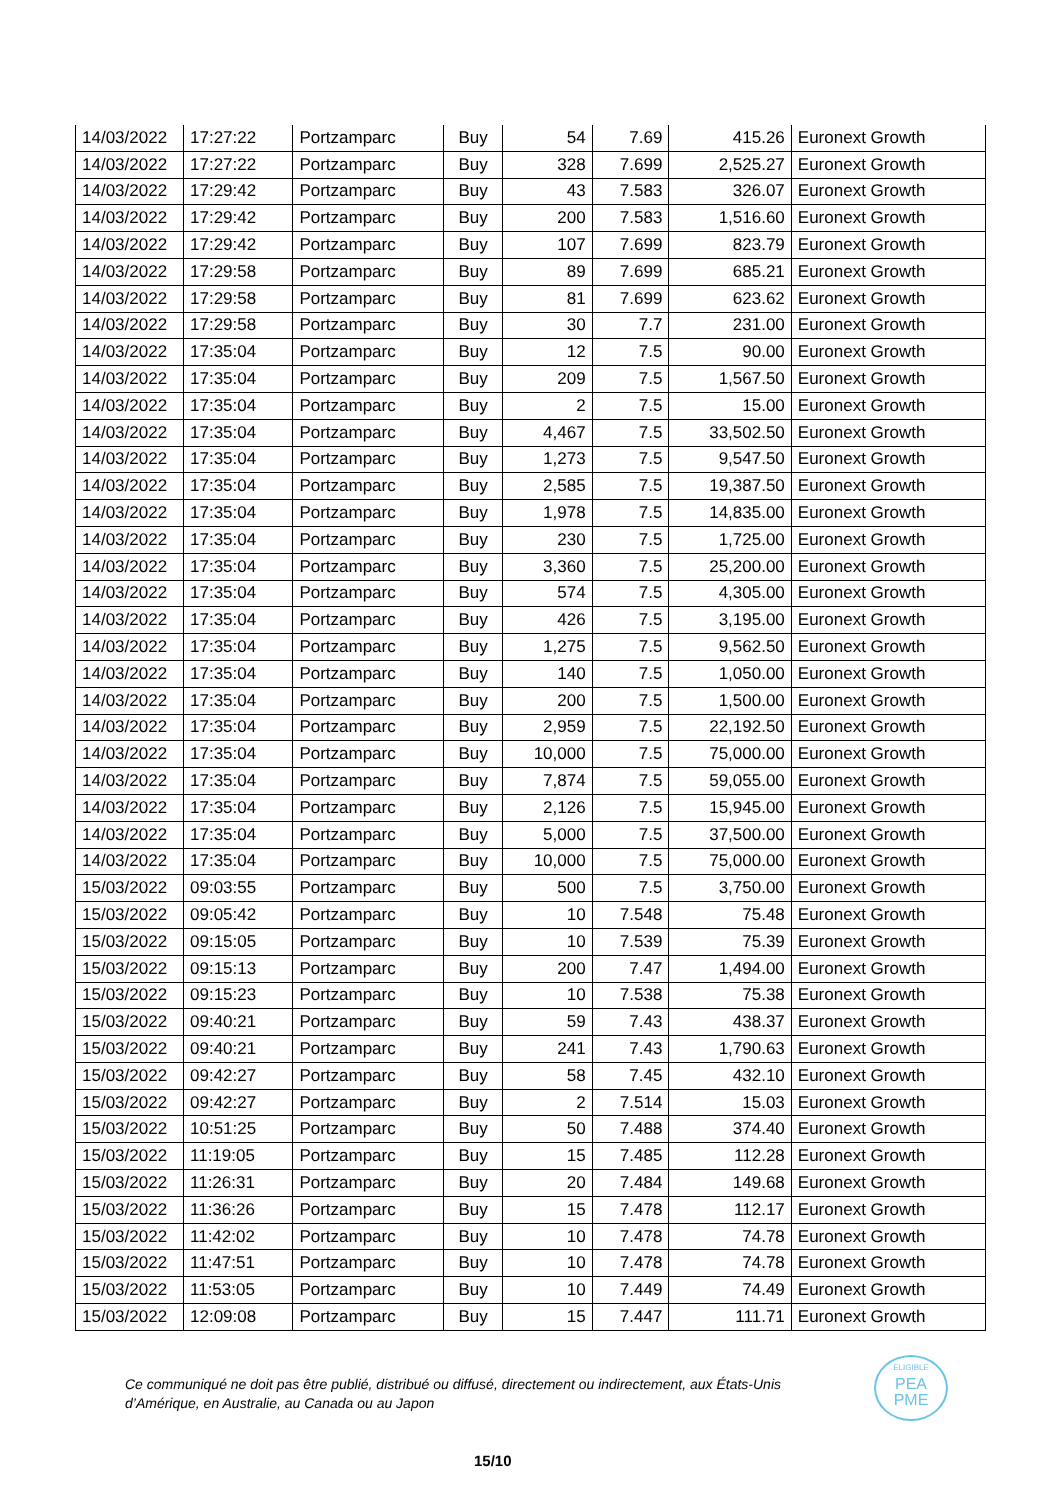| 14/03/2022 | 17:27:22 | Portzamparc | Buy | 54 | 7.69 | 415.26 | Euronext Growth |
| 14/03/2022 | 17:27:22 | Portzamparc | Buy | 328 | 7.699 | 2,525.27 | Euronext Growth |
| 14/03/2022 | 17:29:42 | Portzamparc | Buy | 43 | 7.583 | 326.07 | Euronext Growth |
| 14/03/2022 | 17:29:42 | Portzamparc | Buy | 200 | 7.583 | 1,516.60 | Euronext Growth |
| 14/03/2022 | 17:29:42 | Portzamparc | Buy | 107 | 7.699 | 823.79 | Euronext Growth |
| 14/03/2022 | 17:29:58 | Portzamparc | Buy | 89 | 7.699 | 685.21 | Euronext Growth |
| 14/03/2022 | 17:29:58 | Portzamparc | Buy | 81 | 7.699 | 623.62 | Euronext Growth |
| 14/03/2022 | 17:29:58 | Portzamparc | Buy | 30 | 7.7 | 231.00 | Euronext Growth |
| 14/03/2022 | 17:35:04 | Portzamparc | Buy | 12 | 7.5 | 90.00 | Euronext Growth |
| 14/03/2022 | 17:35:04 | Portzamparc | Buy | 209 | 7.5 | 1,567.50 | Euronext Growth |
| 14/03/2022 | 17:35:04 | Portzamparc | Buy | 2 | 7.5 | 15.00 | Euronext Growth |
| 14/03/2022 | 17:35:04 | Portzamparc | Buy | 4,467 | 7.5 | 33,502.50 | Euronext Growth |
| 14/03/2022 | 17:35:04 | Portzamparc | Buy | 1,273 | 7.5 | 9,547.50 | Euronext Growth |
| 14/03/2022 | 17:35:04 | Portzamparc | Buy | 2,585 | 7.5 | 19,387.50 | Euronext Growth |
| 14/03/2022 | 17:35:04 | Portzamparc | Buy | 1,978 | 7.5 | 14,835.00 | Euronext Growth |
| 14/03/2022 | 17:35:04 | Portzamparc | Buy | 230 | 7.5 | 1,725.00 | Euronext Growth |
| 14/03/2022 | 17:35:04 | Portzamparc | Buy | 3,360 | 7.5 | 25,200.00 | Euronext Growth |
| 14/03/2022 | 17:35:04 | Portzamparc | Buy | 574 | 7.5 | 4,305.00 | Euronext Growth |
| 14/03/2022 | 17:35:04 | Portzamparc | Buy | 426 | 7.5 | 3,195.00 | Euronext Growth |
| 14/03/2022 | 17:35:04 | Portzamparc | Buy | 1,275 | 7.5 | 9,562.50 | Euronext Growth |
| 14/03/2022 | 17:35:04 | Portzamparc | Buy | 140 | 7.5 | 1,050.00 | Euronext Growth |
| 14/03/2022 | 17:35:04 | Portzamparc | Buy | 200 | 7.5 | 1,500.00 | Euronext Growth |
| 14/03/2022 | 17:35:04 | Portzamparc | Buy | 2,959 | 7.5 | 22,192.50 | Euronext Growth |
| 14/03/2022 | 17:35:04 | Portzamparc | Buy | 10,000 | 7.5 | 75,000.00 | Euronext Growth |
| 14/03/2022 | 17:35:04 | Portzamparc | Buy | 7,874 | 7.5 | 59,055.00 | Euronext Growth |
| 14/03/2022 | 17:35:04 | Portzamparc | Buy | 2,126 | 7.5 | 15,945.00 | Euronext Growth |
| 14/03/2022 | 17:35:04 | Portzamparc | Buy | 5,000 | 7.5 | 37,500.00 | Euronext Growth |
| 14/03/2022 | 17:35:04 | Portzamparc | Buy | 10,000 | 7.5 | 75,000.00 | Euronext Growth |
| 15/03/2022 | 09:03:55 | Portzamparc | Buy | 500 | 7.5 | 3,750.00 | Euronext Growth |
| 15/03/2022 | 09:05:42 | Portzamparc | Buy | 10 | 7.548 | 75.48 | Euronext Growth |
| 15/03/2022 | 09:15:05 | Portzamparc | Buy | 10 | 7.539 | 75.39 | Euronext Growth |
| 15/03/2022 | 09:15:13 | Portzamparc | Buy | 200 | 7.47 | 1,494.00 | Euronext Growth |
| 15/03/2022 | 09:15:23 | Portzamparc | Buy | 10 | 7.538 | 75.38 | Euronext Growth |
| 15/03/2022 | 09:40:21 | Portzamparc | Buy | 59 | 7.43 | 438.37 | Euronext Growth |
| 15/03/2022 | 09:40:21 | Portzamparc | Buy | 241 | 7.43 | 1,790.63 | Euronext Growth |
| 15/03/2022 | 09:42:27 | Portzamparc | Buy | 58 | 7.45 | 432.10 | Euronext Growth |
| 15/03/2022 | 09:42:27 | Portzamparc | Buy | 2 | 7.514 | 15.03 | Euronext Growth |
| 15/03/2022 | 10:51:25 | Portzamparc | Buy | 50 | 7.488 | 374.40 | Euronext Growth |
| 15/03/2022 | 11:19:05 | Portzamparc | Buy | 15 | 7.485 | 112.28 | Euronext Growth |
| 15/03/2022 | 11:26:31 | Portzamparc | Buy | 20 | 7.484 | 149.68 | Euronext Growth |
| 15/03/2022 | 11:36:26 | Portzamparc | Buy | 15 | 7.478 | 112.17 | Euronext Growth |
| 15/03/2022 | 11:42:02 | Portzamparc | Buy | 10 | 7.478 | 74.78 | Euronext Growth |
| 15/03/2022 | 11:47:51 | Portzamparc | Buy | 10 | 7.478 | 74.78 | Euronext Growth |
| 15/03/2022 | 11:53:05 | Portzamparc | Buy | 10 | 7.449 | 74.49 | Euronext Growth |
| 15/03/2022 | 12:09:08 | Portzamparc | Buy | 15 | 7.447 | 111.71 | Euronext Growth |
Ce communiqué ne doit pas être publié, distribué ou diffusé, directement ou indirectement, aux États-Unis
d’Amérique, en Australie, au Canada ou au Japon
ELIGIBLE
PEA
PME
15/10